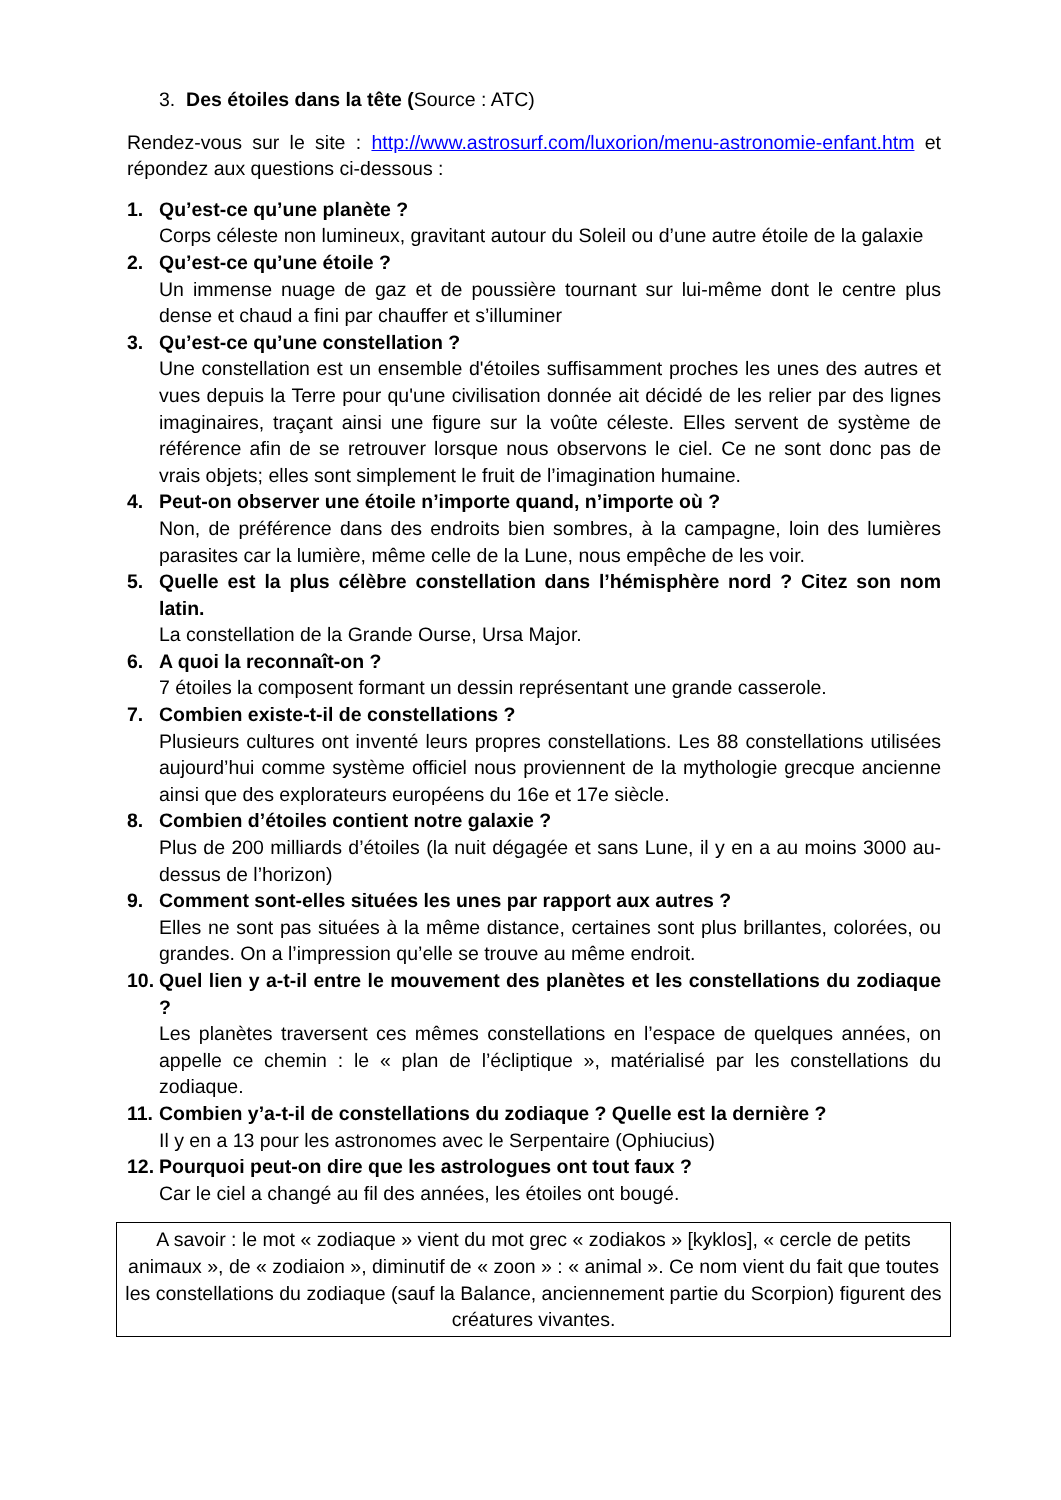3. Des étoiles dans la tête (Source : ATC)
Rendez-vous sur le site : http://www.astrosurf.com/luxorion/menu-astronomie-enfant.htm et répondez aux questions ci-dessous :
1. Qu’est-ce qu’une planète ?
Corps céleste non lumineux, gravitant autour du Soleil ou d’une autre étoile de la galaxie
2. Qu’est-ce qu’une étoile ?
Un immense nuage de gaz et de poussière tournant sur lui-même dont le centre plus dense et chaud a fini par chauffer et s’illuminer
3. Qu’est-ce qu’une constellation ?
Une constellation est un ensemble d'étoiles suffisamment proches les unes des autres et vues depuis la Terre pour qu'une civilisation donnée ait décidé de les relier par des lignes imaginaires, traçant ainsi une figure sur la voûte céleste. Elles servent de système de référence afin de se retrouver lorsque nous observons le ciel. Ce ne sont donc pas de vrais objets; elles sont simplement le fruit de l’imagination humaine.
4. Peut-on observer une étoile n’importe quand, n’importe où ?
Non, de préférence dans des endroits bien sombres, à la campagne, loin des lumières parasites car la lumière, même celle de la Lune, nous empêche de les voir.
5. Quelle est la plus célèbre constellation dans l’hémisphère nord ? Citez son nom latin.
La constellation de la Grande Ourse, Ursa Major.
6. A quoi la reconnaît-on ?
7 étoiles la composent formant un dessin représentant une grande casserole.
7. Combien existe-t-il de constellations ?
Plusieurs cultures ont inventé leurs propres constellations. Les 88 constellations utilisées aujourd’hui comme système officiel nous proviennent de la mythologie grecque ancienne ainsi que des explorateurs européens du 16e et 17e siècle.
8. Combien d’étoiles contient notre galaxie ?
Plus de 200 milliards d’étoiles (la nuit dégagée et sans Lune, il y en a au moins 3000 au-dessus de l’horizon)
9. Comment sont-elles situées les unes par rapport aux autres ?
Elles ne sont pas situées à la même distance, certaines sont plus brillantes, colorées, ou grandes. On a l’impression qu’elle se trouve au même endroit.
10.
Quel lien y a-t-il entre le mouvement des planètes et les constellations du zodiaque ?
Les planètes traversent ces mêmes constellations en l’espace de quelques années, on appelle ce chemin : le « plan de l’écliptique », matérialisé par les constellations du zodiaque.
11.
Combien y’a-t-il de constellations du zodiaque ? Quelle est la dernière ?
Il y en a 13 pour les astronomes avec le Serpentaire (Ophiucius)
12.
Pourquoi peut-on dire que les astrologues ont tout faux ?
Car le ciel a changé au fil des années, les étoiles ont bougé.
A savoir : le mot « zodiaque » vient du mot grec « zodiakos » [kyklos], « cercle de petits animaux », de « zodiaion », diminutif de « zoon » : « animal ». Ce nom vient du fait que toutes les constellations du zodiaque (sauf la Balance, anciennement partie du Scorpion) figurent des créatures vivantes.